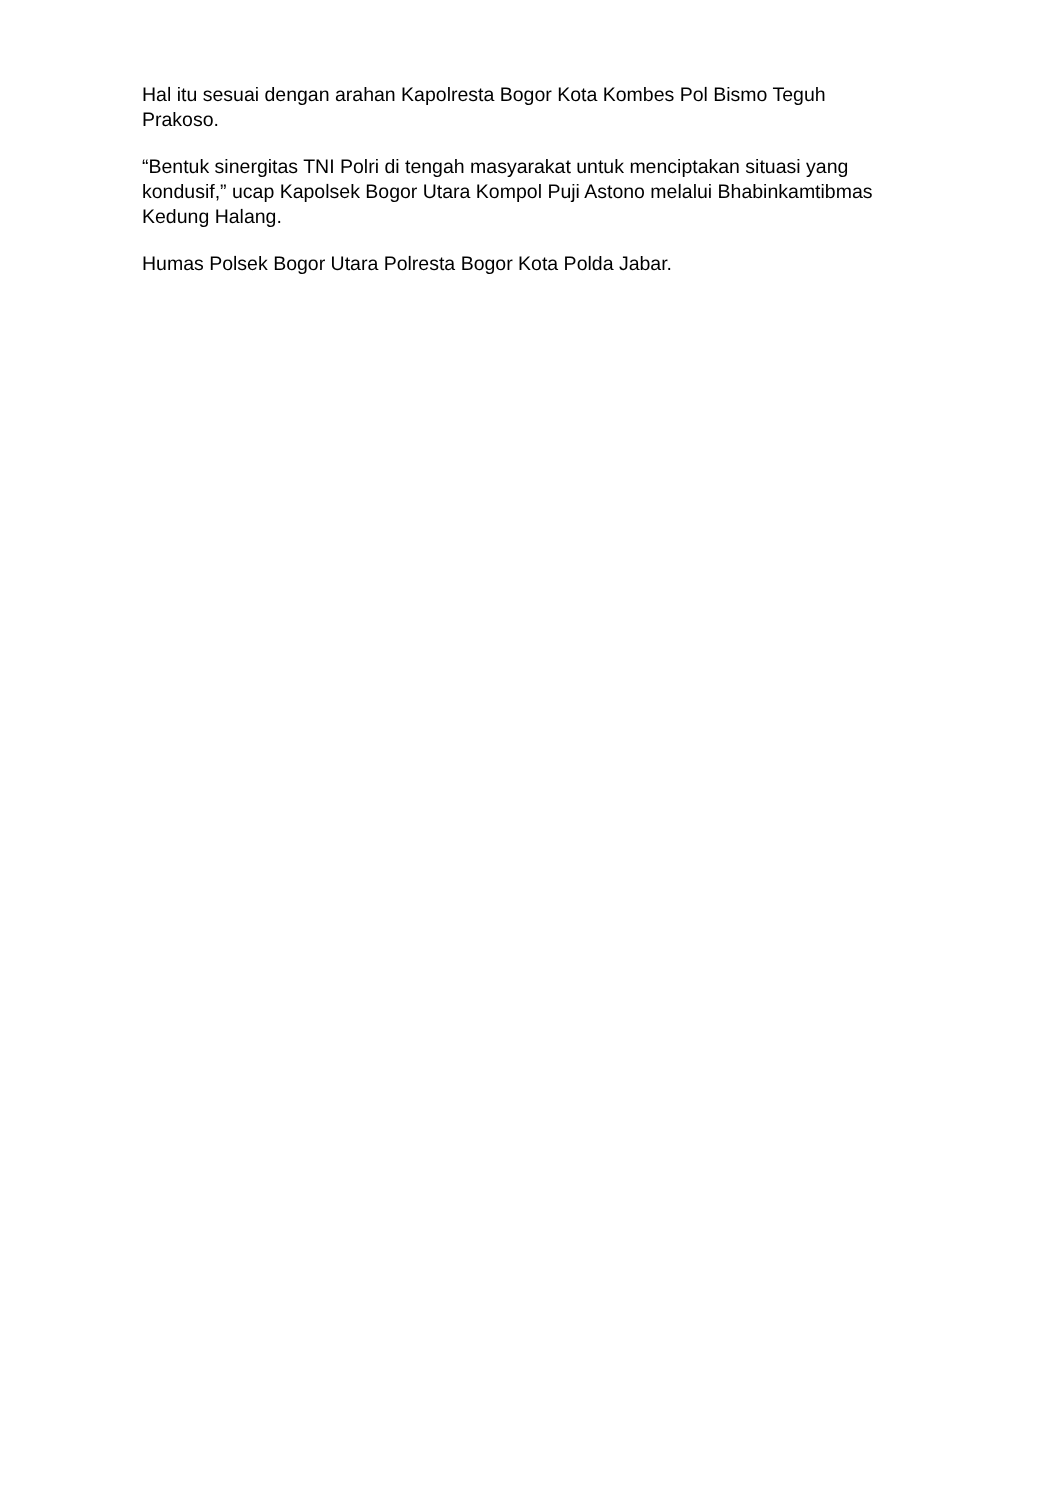Hal itu sesuai dengan arahan Kapolresta Bogor Kota Kombes Pol Bismo Teguh Prakoso.
“Bentuk sinergitas TNI Polri di tengah masyarakat untuk menciptakan situasi yang kondusif,” ucap Kapolsek Bogor Utara Kompol Puji Astono melalui Bhabinkamtibmas Kedung Halang.
Humas Polsek Bogor Utara Polresta Bogor Kota Polda Jabar.